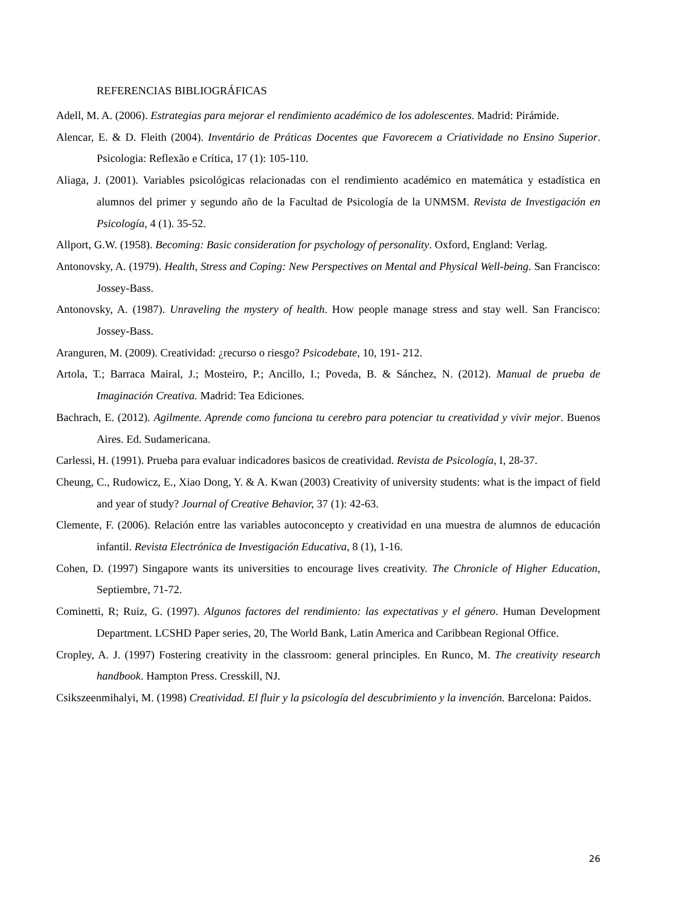REFERENCIAS BIBLIOGRÁFICAS
Adell, M. A. (2006). Estrategias para mejorar el rendimiento académico de los adolescentes. Madrid: Pirámide.
Alencar, E. & D. Fleith (2004). Inventário de Práticas Docentes que Favorecem a Criatividade no Ensino Superior. Psicologia: Reflexão e Crítica, 17 (1): 105-110.
Aliaga, J. (2001). Variables psicológicas relacionadas con el rendimiento académico en matemática y estadística en alumnos del primer y segundo año de la Facultad de Psicología de la UNMSM. Revista de Investigación en Psicología, 4 (1). 35-52.
Allport, G.W. (1958). Becoming: Basic consideration for psychology of personality. Oxford, England: Verlag.
Antonovsky, A. (1979). Health, Stress and Coping: New Perspectives on Mental and Physical Well-being. San Francisco: Jossey-Bass.
Antonovsky, A. (1987). Unraveling the mystery of health. How people manage stress and stay well. San Francisco: Jossey-Bass.
Aranguren, M. (2009). Creatividad: ¿recurso o riesgo? Psicodebate, 10, 191- 212.
Artola, T.; Barraca Mairal, J.; Mosteiro, P.; Ancillo, I.; Poveda, B. & Sánchez, N. (2012). Manual de prueba de Imaginación Creativa. Madrid: Tea Ediciones.
Bachrach, E. (2012). Agilmente. Aprende como funciona tu cerebro para potenciar tu creatividad y vivir mejor. Buenos Aires. Ed. Sudamericana.
Carlessi, H. (1991). Prueba para evaluar indicadores basicos de creatividad. Revista de Psicología, I, 28-37.
Cheung, C., Rudowicz, E., Xiao Dong, Y. & A. Kwan (2003) Creativity of university students: what is the impact of field and year of study? Journal of Creative Behavior, 37 (1): 42-63.
Clemente, F. (2006). Relación entre las variables autoconcepto y creatividad en una muestra de alumnos de educación infantil. Revista Electrónica de Investigación Educativa, 8 (1), 1-16.
Cohen, D. (1997) Singapore wants its universities to encourage lives creativity. The Chronicle of Higher Education, Septiembre, 71-72.
Cominetti, R; Ruiz, G. (1997). Algunos factores del rendimiento: las expectativas y el género. Human Development Department. LCSHD Paper series, 20, The World Bank, Latin America and Caribbean Regional Office.
Cropley, A. J. (1997) Fostering creativity in the classroom: general principles. En Runco, M. The creativity research handbook. Hampton Press. Cresskill, NJ.
Csikszeenmihalyi, M. (1998) Creatividad. El fluir y la psicología del descubrimiento y la invención. Barcelona: Paidos.
26